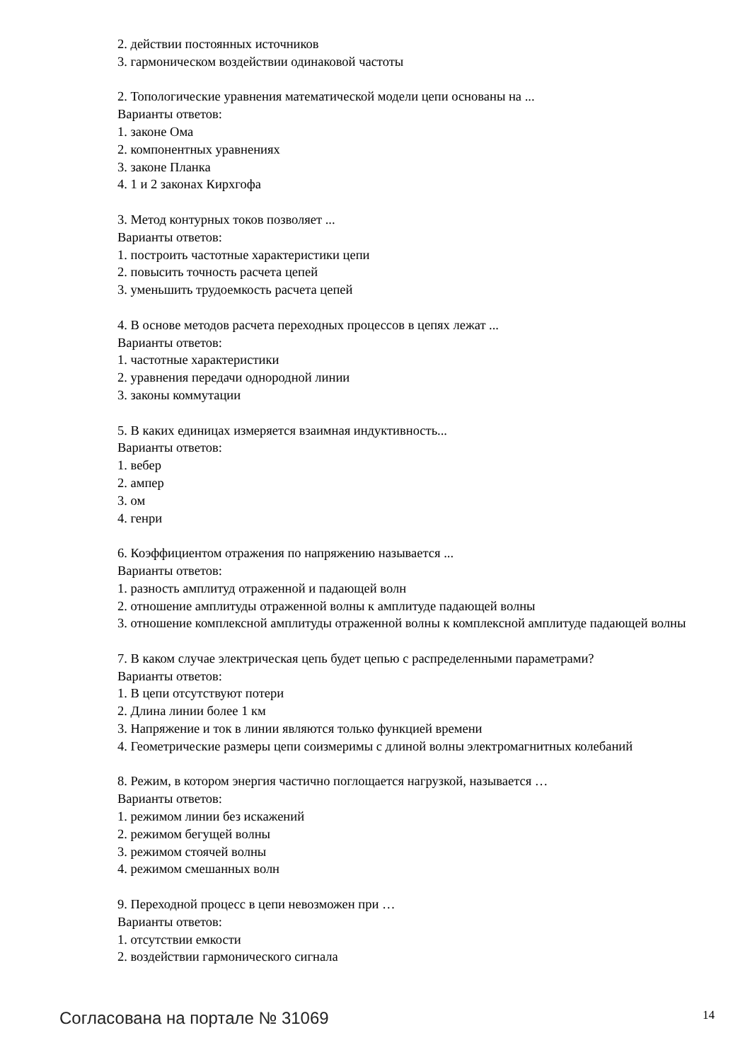2. действии постоянных источников
3. гармоническом воздействии одинаковой частоты
2. Топологические уравнения математической модели цепи основаны на ...
Варианты ответов:
1. законе Ома
2. компонентных уравнениях
3. законе Планка
4. 1 и 2 законах Кирхгофа
3. Метод контурных токов позволяет ...
Варианты ответов:
1. построить частотные характеристики цепи
2. повысить точность расчета цепей
3. уменьшить трудоемкость расчета цепей
4. В основе методов расчета переходных процессов в цепях лежат ...
Варианты ответов:
1. частотные характеристики
2. уравнения передачи однородной линии
3. законы коммутации
5. В каких единицах измеряется взаимная индуктивность...
Варианты ответов:
1. вебер
2. ампер
3. ом
4. генри
6. Коэффициентом отражения по напряжению называется ...
Варианты ответов:
1. разность амплитуд отраженной и падающей волн
2. отношение амплитуды отраженной волны к амплитуде падающей волны
3. отношение комплексной амплитуды отраженной волны к комплексной амплитуде падающей волны
7. В каком случае электрическая цепь будет цепью с распределенными параметрами?
Варианты ответов:
1. В цепи отсутствуют потери
2. Длина линии более 1 км
3. Напряжение и ток в линии являются только функцией времени
4. Геометрические размеры цепи соизмеримы с длиной волны электромагнитных колебаний
8. Режим, в котором энергия частично поглощается нагрузкой, называется …
Варианты ответов:
1. режимом линии без искажений
2. режимом бегущей волны
3. режимом стоячей волны
4. режимом смешанных волн
9. Переходной процесс в цепи невозможен при …
Варианты ответов:
1. отсутствии емкости
2. воздействии гармонического сигнала
Согласована на портале № 31069 14